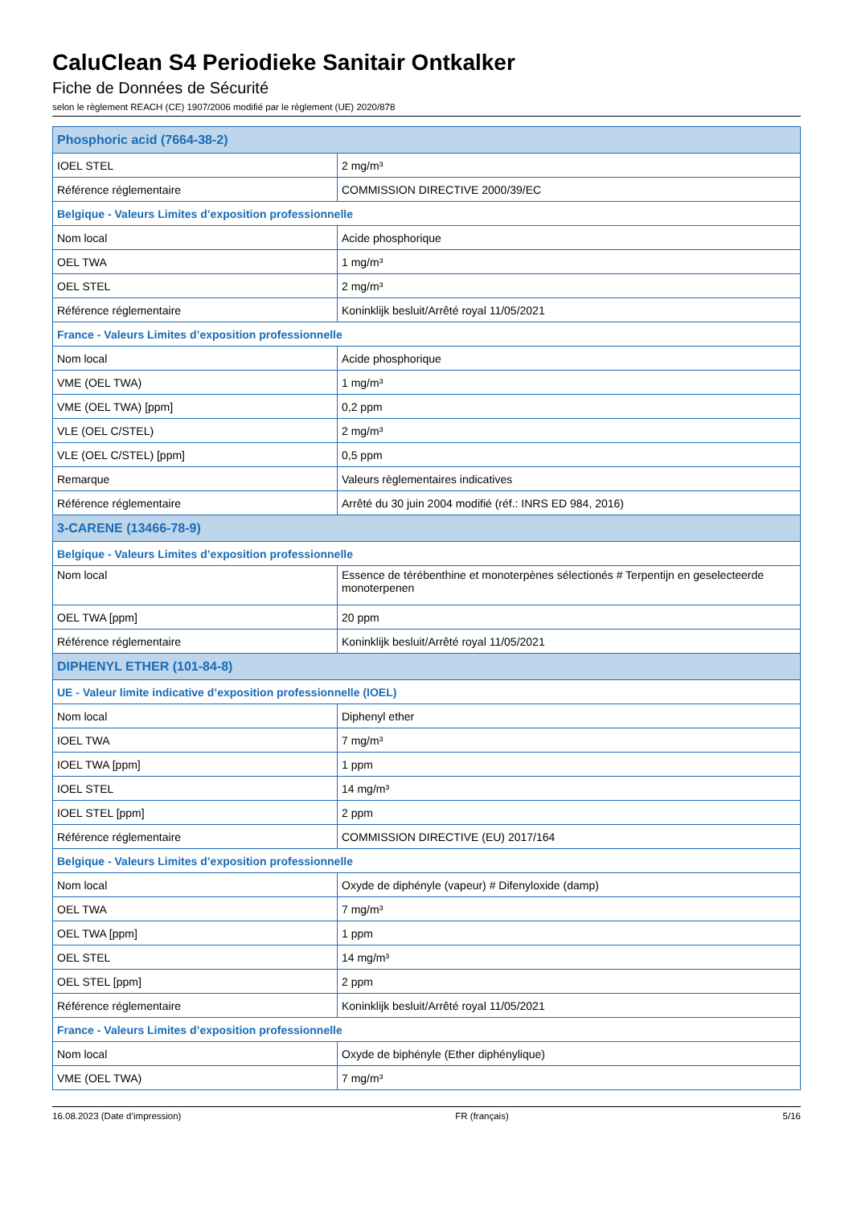CaluClean S4 Periodieke Sanitair Ontkalker
Fiche de Données de Sécurité
selon le règlement REACH (CE) 1907/2006 modifié par le règlement (UE) 2020/878
| Phosphoric acid (7664-38-2) | |
| --- | --- |
| IOEL STEL | 2 mg/m³ |
| Référence réglementaire | COMMISSION DIRECTIVE 2000/39/EC |
| Belgique - Valeurs Limites d’exposition professionnelle | |
| Nom local | Acide phosphorique |
| OEL TWA | 1 mg/m³ |
| OEL STEL | 2 mg/m³ |
| Référence réglementaire | Koninklijk besluit/Arrêté royal 11/05/2021 |
| France - Valeurs Limites d’exposition professionnelle | |
| Nom local | Acide phosphorique |
| VME (OEL TWA) | 1 mg/m³ |
| VME (OEL TWA) [ppm] | 0,2 ppm |
| VLE (OEL C/STEL) | 2 mg/m³ |
| VLE (OEL C/STEL) [ppm] | 0,5 ppm |
| Remarque | Valeurs règlementaires indicatives |
| Référence réglementaire | Arrêté du 30 juin 2004 modifié (réf.: INRS ED 984, 2016) |
| 3-CARENE (13466-78-9) | |
| Belgique - Valeurs Limites d’exposition professionnelle | |
| Nom local | Essence de térébenthine et monoterpènes sélectionés # Terpentijn en geselecteerde monoterpenen |
| OEL TWA [ppm] | 20 ppm |
| Référence réglementaire | Koninklijk besluit/Arrêté royal 11/05/2021 |
| DIPHENYL ETHER (101-84-8) | |
| UE - Valeur limite indicative d’exposition professionnelle (IOEL) | |
| Nom local | Diphenyl ether |
| IOEL TWA | 7 mg/m³ |
| IOEL TWA [ppm] | 1 ppm |
| IOEL STEL | 14 mg/m³ |
| IOEL STEL [ppm] | 2 ppm |
| Référence réglementaire | COMMISSION DIRECTIVE (EU) 2017/164 |
| Belgique - Valeurs Limites d’exposition professionnelle | |
| Nom local | Oxyde de diphényle (vapeur) # Difenyloxide (damp) |
| OEL TWA | 7 mg/m³ |
| OEL TWA [ppm] | 1 ppm |
| OEL STEL | 14 mg/m³ |
| OEL STEL [ppm] | 2 ppm |
| Référence réglementaire | Koninklijk besluit/Arrêté royal 11/05/2021 |
| France - Valeurs Limites d’exposition professionnelle | |
| Nom local | Oxyde de biphényle (Ether diphénylique) |
| VME (OEL TWA) | 7 mg/m³ |
16.08.2023 (Date d’impression) FR (français) 5/16